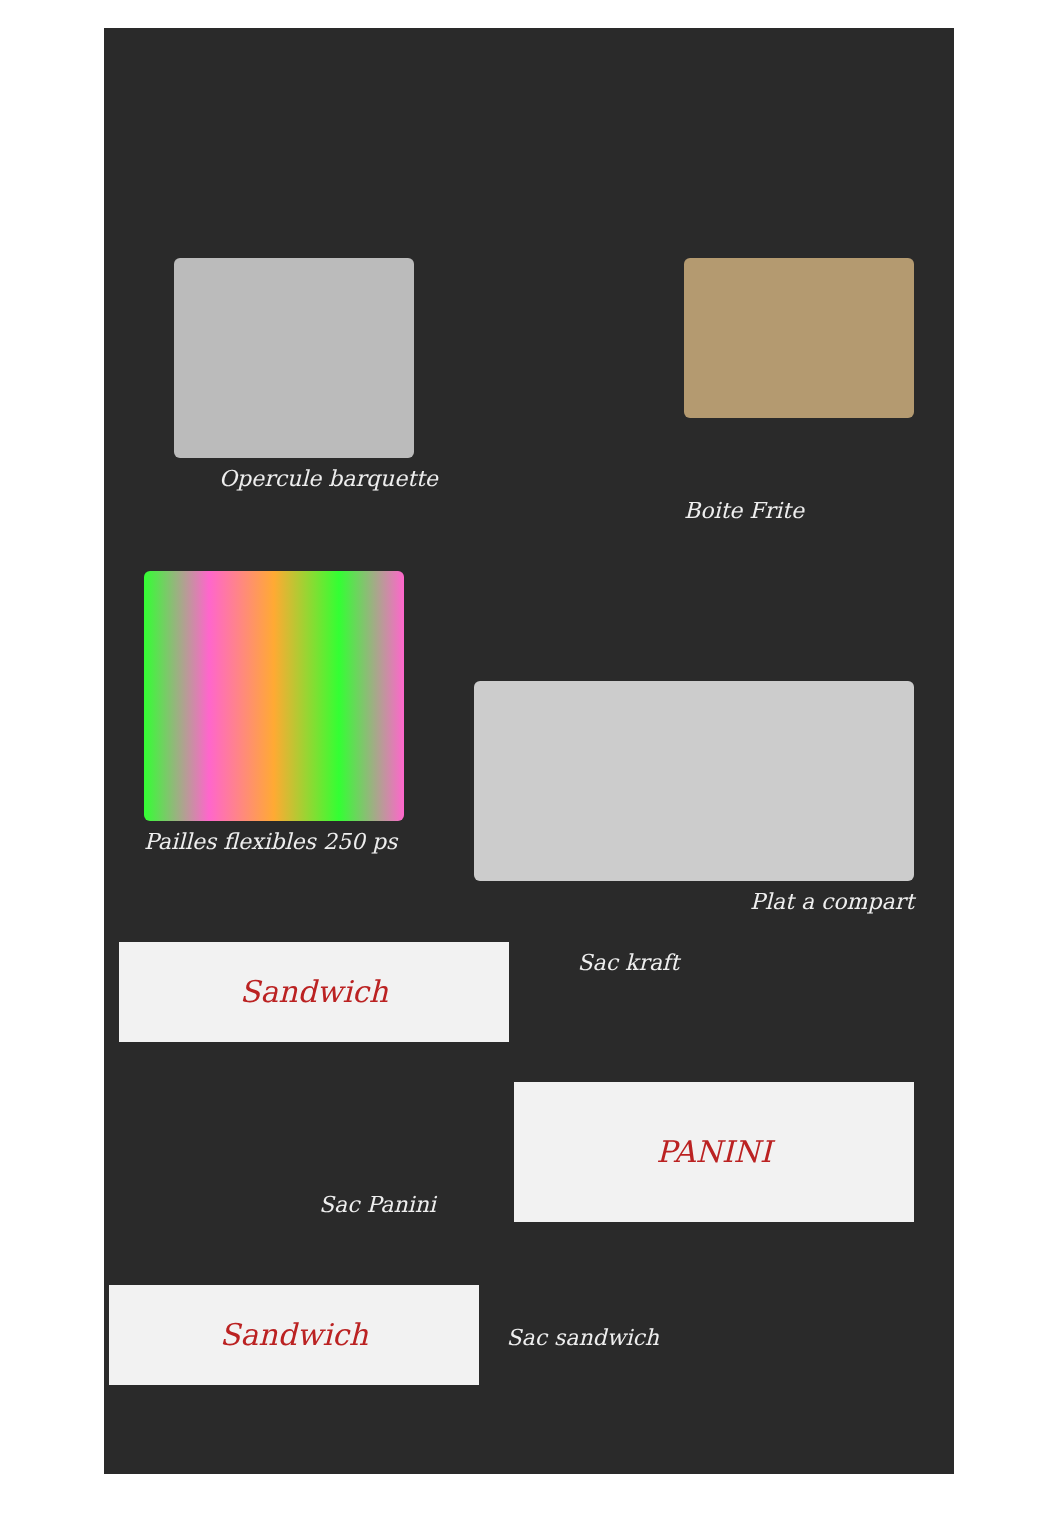Opercule barquette
Boite Frite
Pailles flexibles 250 ps
Plat a compart
Sandwich
Sac kraft
Sac Panini
PANINI
Sandwich
Sac sandwich